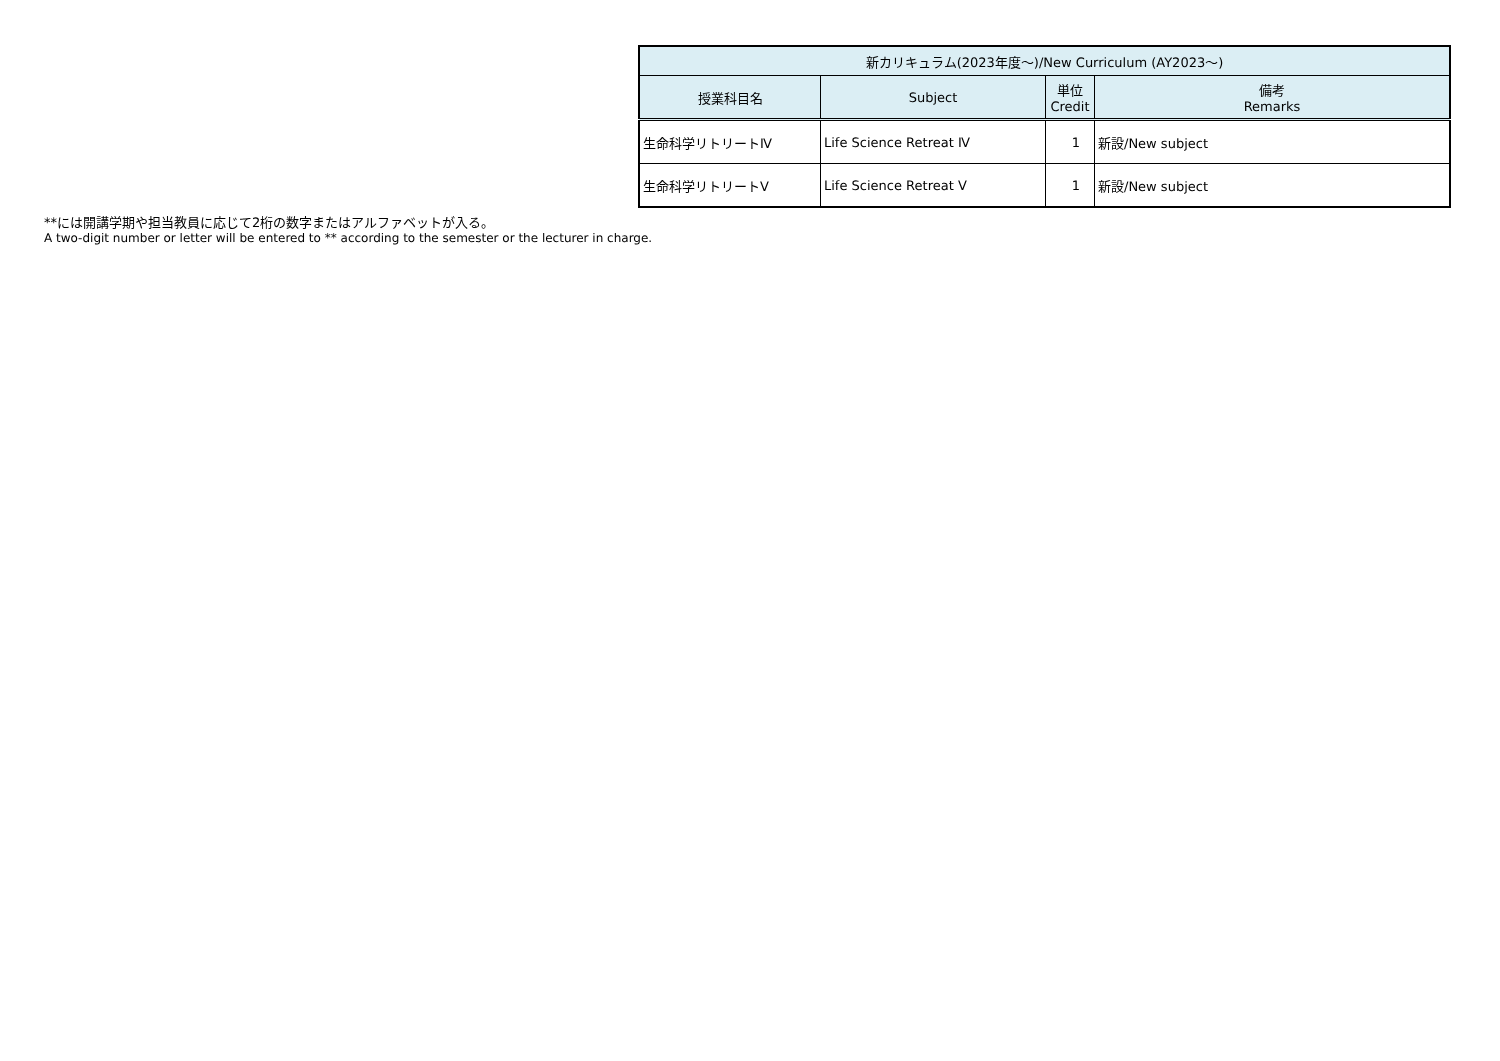| 新カリキュラム(2023年度～)/New Curriculum (AY2023～) | | | |
| --- | --- | --- | --- |
| 授業科目名 | Subject | 単位 Credit | 備考 Remarks |
| 生命科学リトリートⅣ | Life Science Retreat Ⅳ | 1 | 新設/New subject |
| 生命科学リトリートⅤ | Life Science Retreat Ⅴ | 1 | 新設/New subject |
**には開講学期や担当教員に応じて2桁の数字またはアルファベットが入る。
A two-digit number or letter will be entered to ** according to the semester or the lecturer in charge.